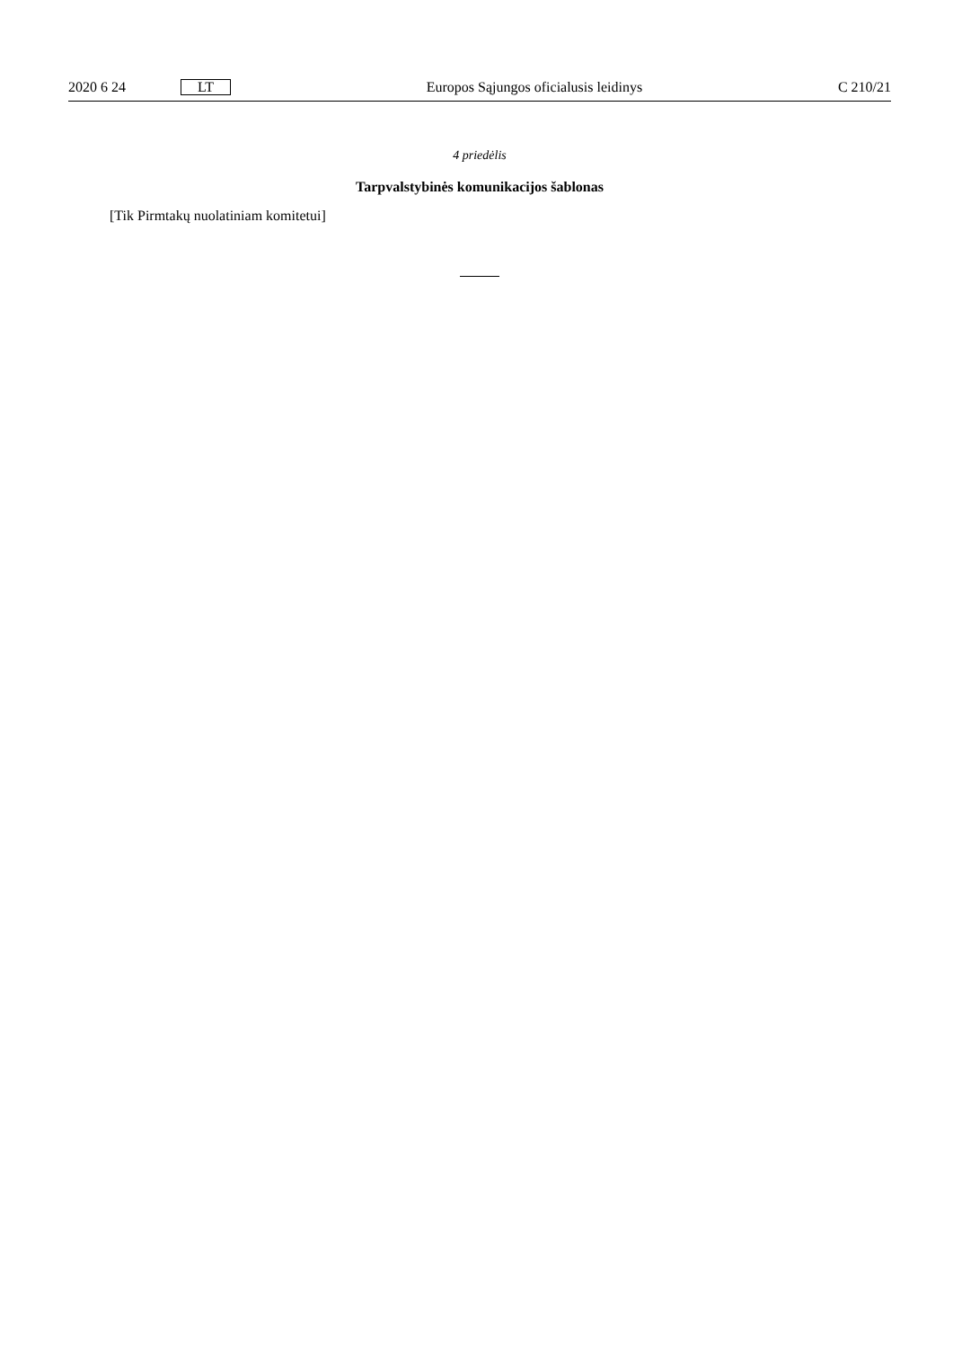2020 6 24 LT Europos Sąjungos oficialusis leidinys C 210/21
4 priedėlis
Tarpvalstybinės komunikacijos šablonas
[Tik Pirmtakų nuolatiniam komitetui]